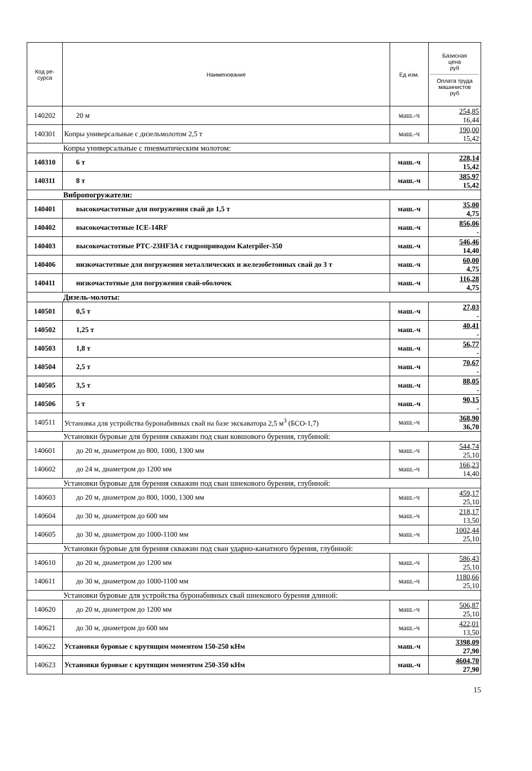| Код ре- сурса | Наименование | Ед изм. | Базисная цена руб Оплата труда машинистов руб |
| --- | --- | --- | --- |
| 140202 | 20 м | маш.-ч | 254,85 16,44 |
| 140301 | Копры универсальные с дизельмолотом 2,5 т | маш.-ч | 190,00 15,42 |
| Копры универсальные с пневматическим молотом: | | | |
| 140310 | 6 т | маш.-ч | 228,14 15,42 |
| 140311 | 8 т | маш.-ч | 385,97 15,42 |
| Вибропогружатели: | | | |
| 140401 | высокочастотные для погружения свай до 1,5 т | маш.-ч | 35,00 4,75 |
| 140402 | высокочастотные ICE-14RF | маш.-ч | 856,06 - |
| 140403 | высокочастотные PTC-23HF3A с гидроприводом Katerpiler-350 | маш.-ч | 546,46 14,40 |
| 140406 | низкочастотные для погружения металлических и железобетонных свай до 3 т | маш.-ч | 60,00 4,75 |
| 140411 | низкочастотные для погружения свай-оболочек | маш.-ч | 116,28 4,75 |
| Дизель-молоты: | | | |
| 140501 | 0,5 т | маш.-ч | 27,03 - |
| 140502 | 1,25 т | маш.-ч | 40,41 - |
| 140503 | 1,8 т | маш.-ч | 56,77 - |
| 140504 | 2,5 т | маш.-ч | 70,67 - |
| 140505 | 3,5 т | маш.-ч | 88,05 - |
| 140506 | 5 т | маш.-ч | 90,15 - |
| 140511 | Установка для устройства буронабивных свай на базе экскаватора 2,5 м<sup>3</sup> (БСО-1,7) | маш.-ч | 368,90 36,70 |
| Установки буровые для бурения скважин под сваи ковшового бурения, глубиной: | | | |
| 140601 | до 20 м, диаметром до 800, 1000, 1300 мм | маш.-ч | 544,74 25,10 |
| 140602 | до 24 м, диаметром до 1200 мм | маш.-ч | 166,23 14,40 |
| Установки буровые для бурения скважин под сваи шнекового бурения, глубиной: | | | |
| 140603 | до 20 м, диаметром до 800, 1000, 1300 мм | маш.-ч | 459,17 25,10 |
| 140604 | до 30 м, диаметром до 600 мм | маш.-ч | 218,17 13,50 |
| 140605 | до 30 м, диаметром до 1000-1100 мм | маш.-ч | 1002,44 25,10 |
| Установки буровые для бурения скважин под сваи ударно-канатного бурения, глубиной: | | | |
| 140610 | до 20 м, диаметром до 1200 мм | маш.-ч | 586,43 25,10 |
| 140611 | до 30 м, диаметром до 1000-1100 мм | маш.-ч | 1180,66 25,10 |
| Установки буровые для устройства буронабивных свай шнекового бурения длиной: | | | |
| 140620 | до 20 м, диаметром до 1200 мм | маш.-ч | 506,87 25,10 |
| 140621 | до 30 м, диаметром до 600 мм | маш.-ч | 422,01 13,50 |
| 140622 | Установки буровые с крутящим моментом 150-250 кНм | маш.-ч | 3398,09 27,90 |
| 140623 | Установки буровые с крутящим моментом 250-350 кНм | маш.-ч | 4604,70 27,90 |
15